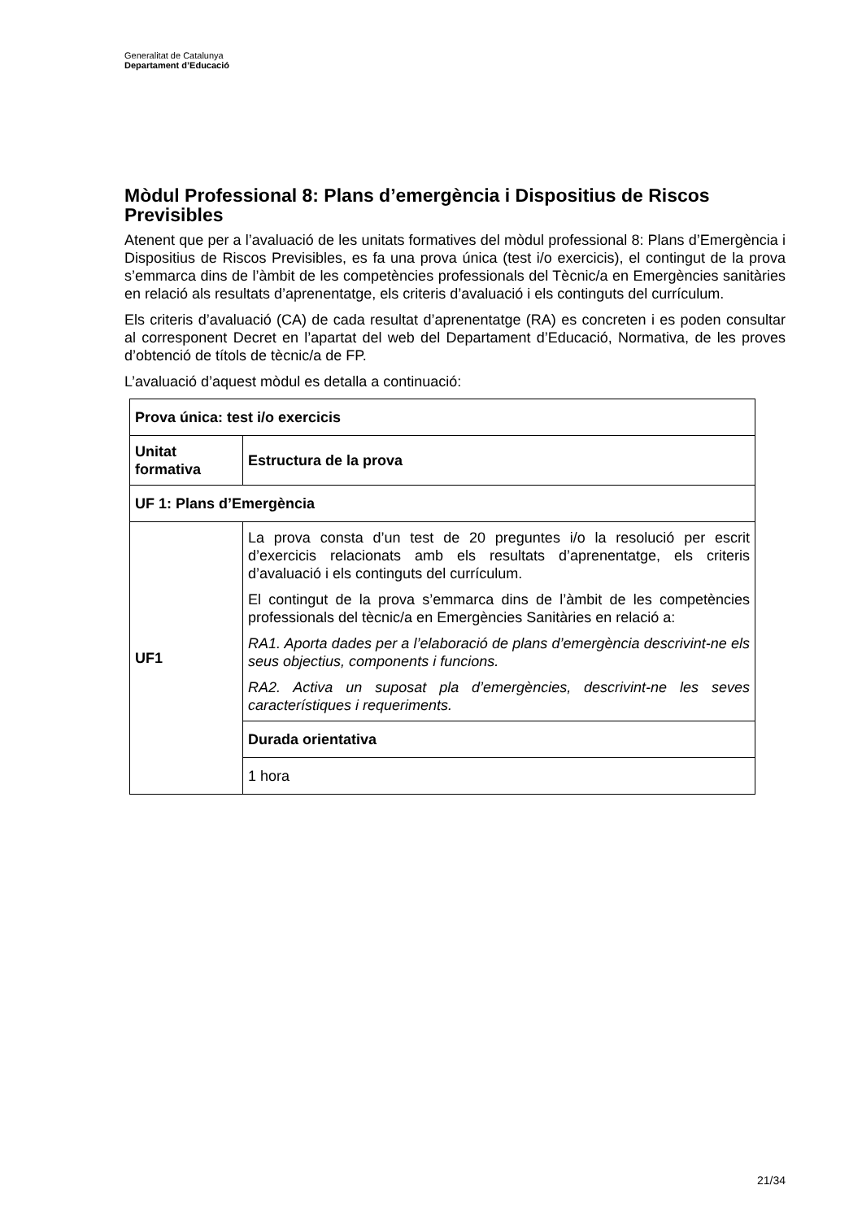Generalitat de Catalunya
Departament d’Educació
Mòdul Professional 8: Plans d’emergència i Dispositius de Riscos Previsibles
Atenent que per a l’avaluació de les unitats formatives del mòdul professional 8: Plans d’Emergència i Dispositius de Riscos Previsibles, es fa una prova única (test i/o exercicis), el contingut de la prova s’emmarca dins de l’àmbit de les competències professionals del Tècnic/a en Emergències sanitàries en relació als resultats d’aprenentatge, els criteris d’avaluació i els continguts del currículum.
Els criteris d’avaluació (CA) de cada resultat d’aprenentatge (RA) es concreten i es poden consultar al corresponent Decret en l’apartat del web del Departament d’Educació, Normativa, de les proves d’obtenció de títols de tècnic/a de FP.
L’avaluació d’aquest mòdul es detalla a continuació:
| Prova única: test i/o exercicis | |
| Unitat formativa | Estructura de la prova |
| UF 1: Plans d’Emergència | |
| UF1 | La prova consta d’un test de 20 preguntes i/o la resolució per escrit d’exercicis relacionats amb els resultats d’aprenentatge, els criteris d’avaluació i els continguts del currículum. El contingut de la prova s’emmarca dins de l’àmbit de les competències professionals del tècnic/a en Emergències Sanitàries en relació a: RA1. Aporta dades per a l’elaboració de plans d’emergència descrivint-ne els seus objectius, components i funcions. RA2. Activa un suposat pla d’emergències, descrivint-ne les seves característiques i requeriments. |
| | Durada orientativa |
| | 1 hora |
21/34